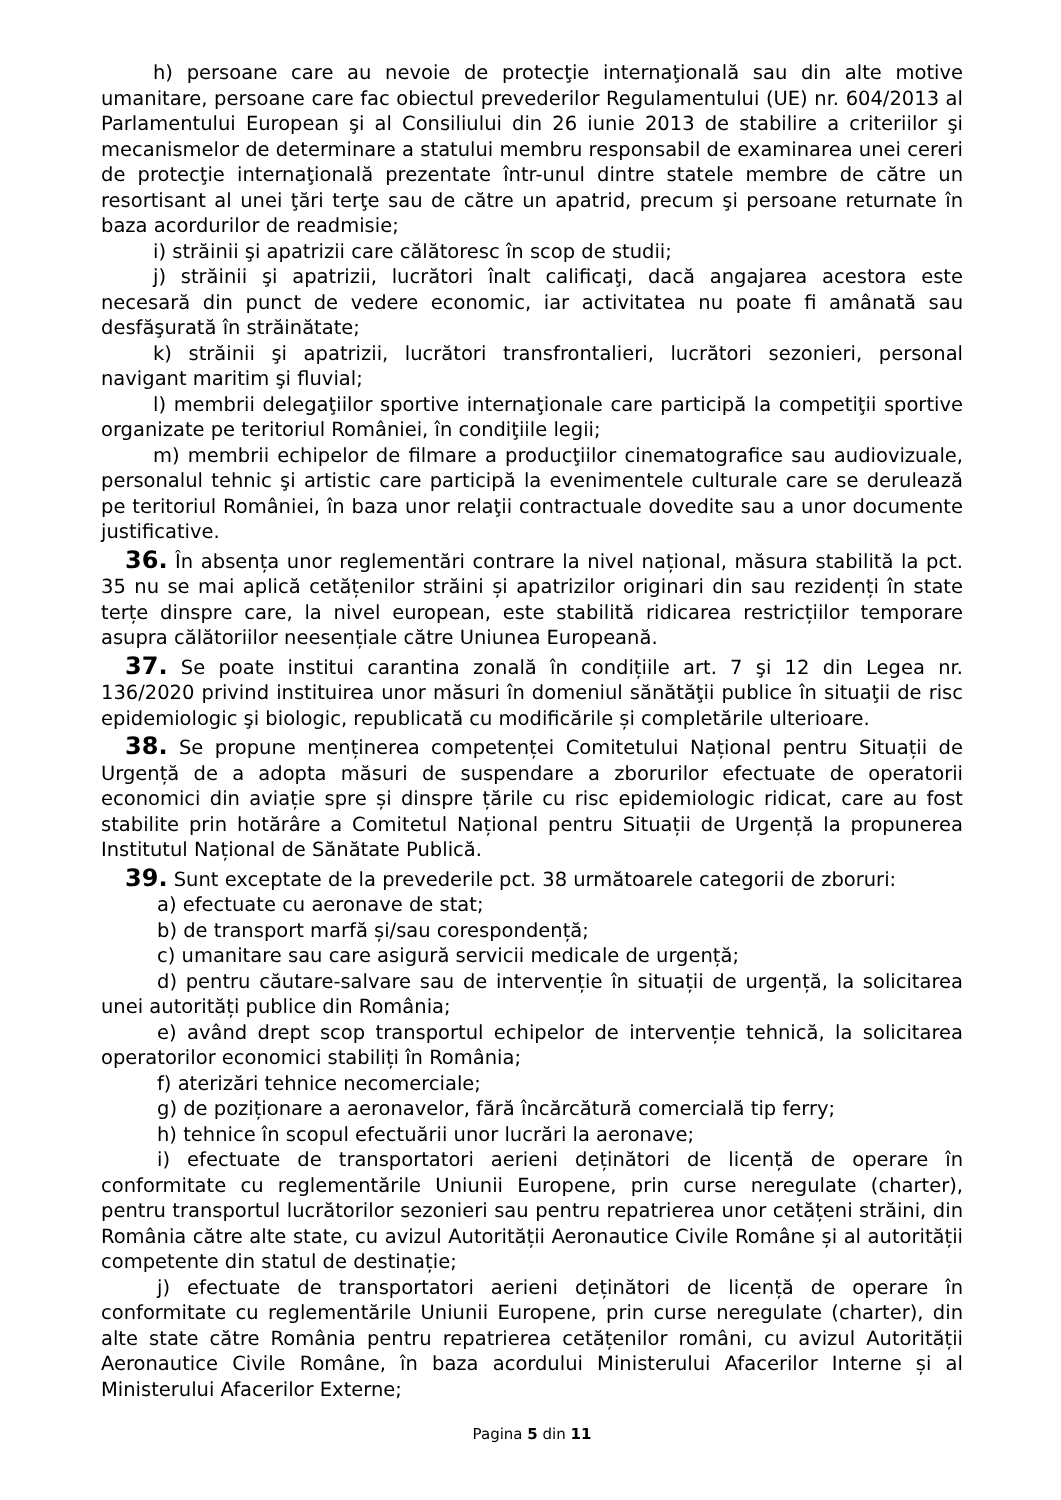h) persoane care au nevoie de protecţie internaţională sau din alte motive umanitare, persoane care fac obiectul prevederilor Regulamentului (UE) nr. 604/2013 al Parlamentului European şi al Consiliului din 26 iunie 2013 de stabilire a criteriilor şi mecanismelor de determinare a statului membru responsabil de examinarea unei cereri de protecţie internaţională prezentate într-unul dintre statele membre de către un resortisant al unei ţări terţe sau de către un apatrid, precum şi persoane returnate în baza acordurilor de readmisie;
i) străinii şi apatrizii care călătoresc în scop de studii;
j) străinii şi apatrizii, lucrători înalt calificaţi, dacă angajarea acestora este necesară din punct de vedere economic, iar activitatea nu poate fi amânată sau desfăşurată în străinătate;
k) străinii şi apatrizii, lucrători transfrontalieri, lucrători sezonieri, personal navigant maritim şi fluvial;
l) membrii delegaţiilor sportive internaţionale care participă la competiţii sportive organizate pe teritoriul României, în condiţiile legii;
m) membrii echipelor de filmare a producţiilor cinematografice sau audiovizuale, personalul tehnic şi artistic care participă la evenimentele culturale care se derulează pe teritoriul României, în baza unor relaţii contractuale dovedite sau a unor documente justificative.
36. În absența unor reglementări contrare la nivel național, măsura stabilită la pct. 35 nu se mai aplică cetățenilor străini și apatrizilor originari din sau rezidenți în state terțe dinspre care, la nivel european, este stabilită ridicarea restricțiilor temporare asupra călătoriilor neesențiale către Uniunea Europeană.
37. Se poate institui carantina zonală în condițiile art. 7 şi 12 din Legea nr. 136/2020 privind instituirea unor măsuri în domeniul sănătăţii publice în situaţii de risc epidemiologic şi biologic, republicată cu modificările și completările ulterioare.
38. Se propune menținerea competenței Comitetului Național pentru Situații de Urgență de a adopta măsuri de suspendare a zborurilor efectuate de operatorii economici din aviație spre și dinspre țările cu risc epidemiologic ridicat, care au fost stabilite prin hotărâre a Comitetul Național pentru Situații de Urgență la propunerea Institutul Național de Sănătate Publică.
39. Sunt exceptate de la prevederile pct. 38 următoarele categorii de zboruri:
a) efectuate cu aeronave de stat;
b) de transport marfă și/sau corespondență;
c) umanitare sau care asigură servicii medicale de urgență;
d) pentru căutare-salvare sau de intervenție în situații de urgență, la solicitarea unei autorități publice din România;
e) având drept scop transportul echipelor de intervenție tehnică, la solicitarea operatorilor economici stabiliți în România;
f) aterizări tehnice necomerciale;
g) de poziționare a aeronavelor, fără încărcătură comercială tip ferry;
h) tehnice în scopul efectuării unor lucrări la aeronave;
i) efectuate de transportatori aerieni deținători de licență de operare în conformitate cu reglementările Uniunii Europene, prin curse neregulate (charter), pentru transportul lucrătorilor sezonieri sau pentru repatrierea unor cetățeni străini, din România către alte state, cu avizul Autorității Aeronautice Civile Române și al autorității competente din statul de destinație;
j) efectuate de transportatori aerieni deținători de licență de operare în conformitate cu reglementările Uniunii Europene, prin curse neregulate (charter), din alte state către România pentru repatrierea cetățenilor români, cu avizul Autorității Aeronautice Civile Române, în baza acordului Ministerului Afacerilor Interne și al Ministerului Afacerilor Externe;
Pagina 5 din 11